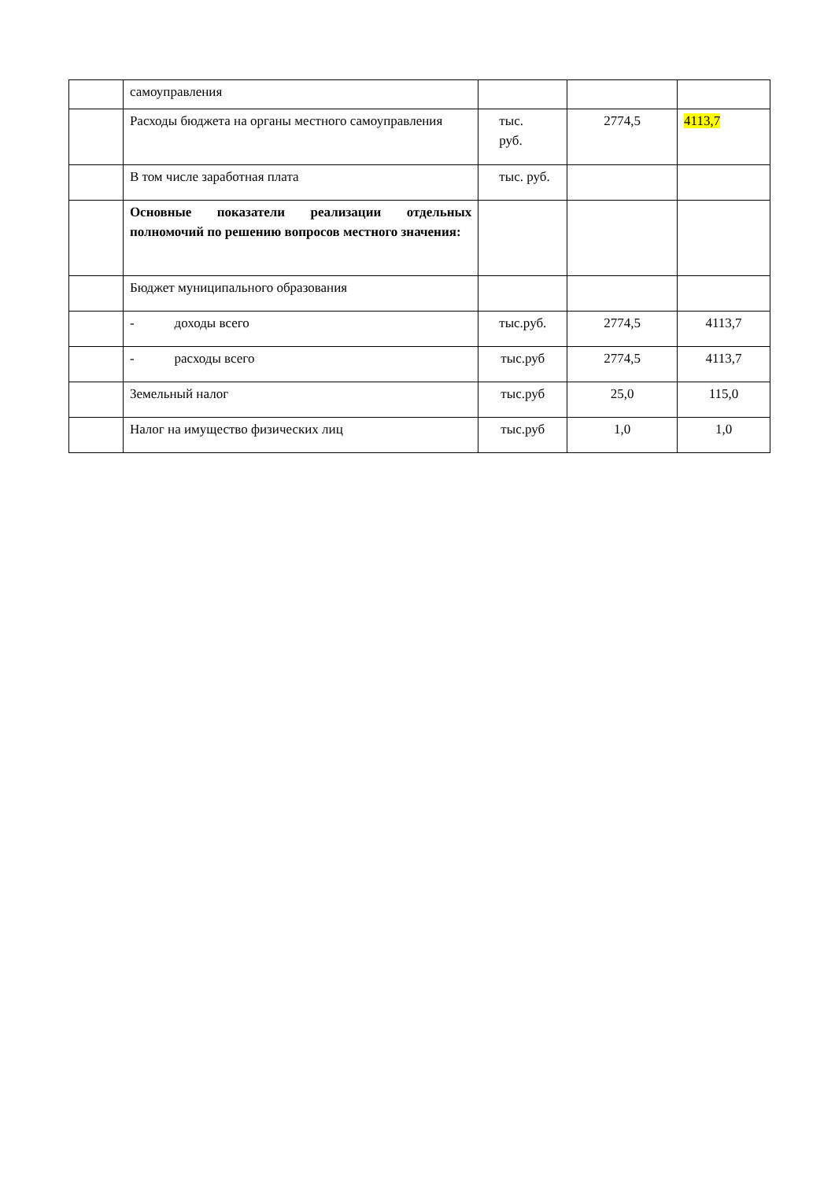| | самоуправления | | | |
| | Расходы бюджета на органы местного самоуправления | тыс. руб. | 2774,5 | 4113,7 |
| | В том числе заработная плата | тыс. руб. | | |
| | Основные показатели реализации отдельных полномочий по решению вопросов местного значения: | | | |
| | Бюджет муниципального образования | | | |
| | - доходы всего | тыс.руб. | 2774,5 | 4113,7 |
| | - расходы всего | тыс.руб | 2774,5 | 4113,7 |
| | Земельный налог | тыс.руб | 25,0 | 115,0 |
| | Налог на имущество физических лиц | тыс.руб | 1,0 | 1,0 |